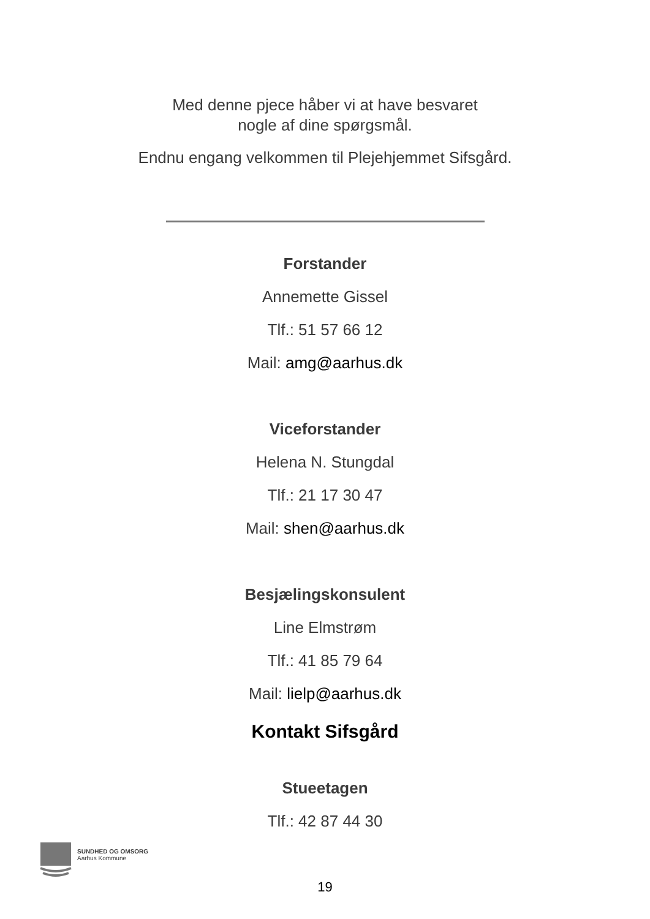Med denne pjece håber vi at have besvaret
nogle af dine spørgsmål.
Endnu engang velkommen til Plejehjemmet Sifsgård.
Forstander
Annemette Gissel
Tlf.: 51 57 66 12
Mail: amg@aarhus.dk
Viceforstander
Helena N. Stungdal
Tlf.: 21 17 30 47
Mail: shen@aarhus.dk
Besjælingskonsulent
Line Elmstrøm
Tlf.: 41 85 79 64
Mail: lielp@aarhus.dk
Kontakt Sifsgård
Stueetagen
Tlf.: 42 87 44 30
SUNDHED OG OMSORG
Aarhus Kommune
19